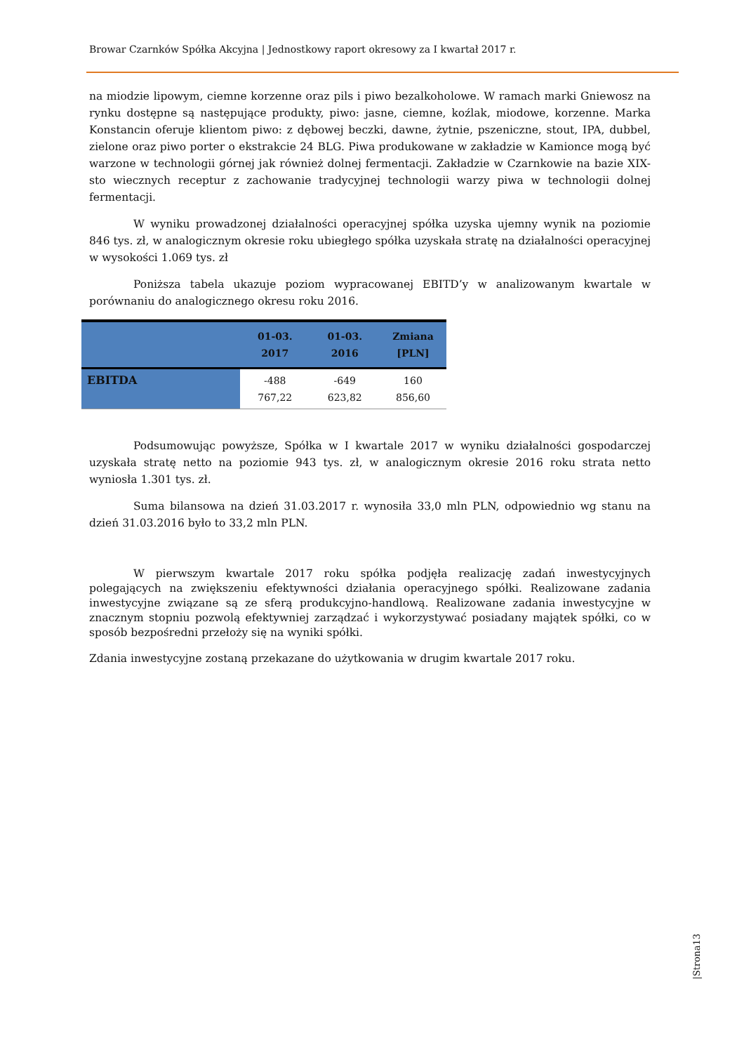Browar Czarnków Spółka Akcyjna | Jednostkowy raport okresowy za I kwartał 2017 r.
na miodzie lipowym, ciemne korzenne oraz pils i piwo bezalkoholowe. W ramach marki Gniewosz na rynku dostępne są następujące produkty, piwo: jasne, ciemne, koźlak, miodowe, korzenne. Marka Konstancin oferuje klientom piwo: z dębowej beczki, dawne, żytnie, pszeniczne, stout, IPA, dubbel, zielone oraz piwo porter o ekstrakcie 24 BLG. Piwa produkowane w zakładzie w Kamionce mogą być warzone w technologii górnej jak również dolnej fermentacji. Zakładzie w Czarnkowie na bazie XIX-sto wiecznych receptur z zachowanie tradycyjnej technologii warzy piwa w technologii dolnej fermentacji.
W wyniku prowadzonej działalności operacyjnej spółka uzyska ujemny wynik na poziomie 846 tys. zł, w analogicznym okresie roku ubiegłego spółka uzyskała stratę na działalności operacyjnej w wysokości 1.069 tys. zł
Poniższa tabela ukazuje poziom wypracowanej EBITD’y w analizowanym kwartale w porównaniu do analogicznego okresu roku 2016.
| | 01-03. 2017 | 01-03. 2016 | Zmiana [PLN] |
| --- | --- | --- | --- |
| EBITDA | -488 767,22 | -649 623,82 | 160 856,60 |
Podsumowując powyższe, Spółka w I kwartale 2017 w wyniku działalności gospodarczej uzyskała stratę netto na poziomie 943 tys. zł, w analogicznym okresie 2016 roku strata netto wyniosła 1.301 tys. zł.
Suma bilansowa na dzień 31.03.2017 r. wynosiła 33,0 mln PLN, odpowiednio wg stanu na dzień 31.03.2016 było to 33,2 mln PLN.
W pierwszym kwartale 2017 roku spółka podjęła realizację zadań inwestycyjnych polegających na zwiększeniu efektywności działania operacyjnego spółki. Realizowane zadania inwestycyjne związane są ze sferą produkcyjno-handlową. Realizowane zadania inwestycyjne w znacznym stopniu pozwolą efektywniej zarządzać i wykorzystywać posiadany majątek spółki, co w sposób bezpośredni przełoży się na wyniki spółki.
Zdania inwestycyjne zostaną przekazane do użytkowania w drugim kwartale 2017 roku.
|Strona13